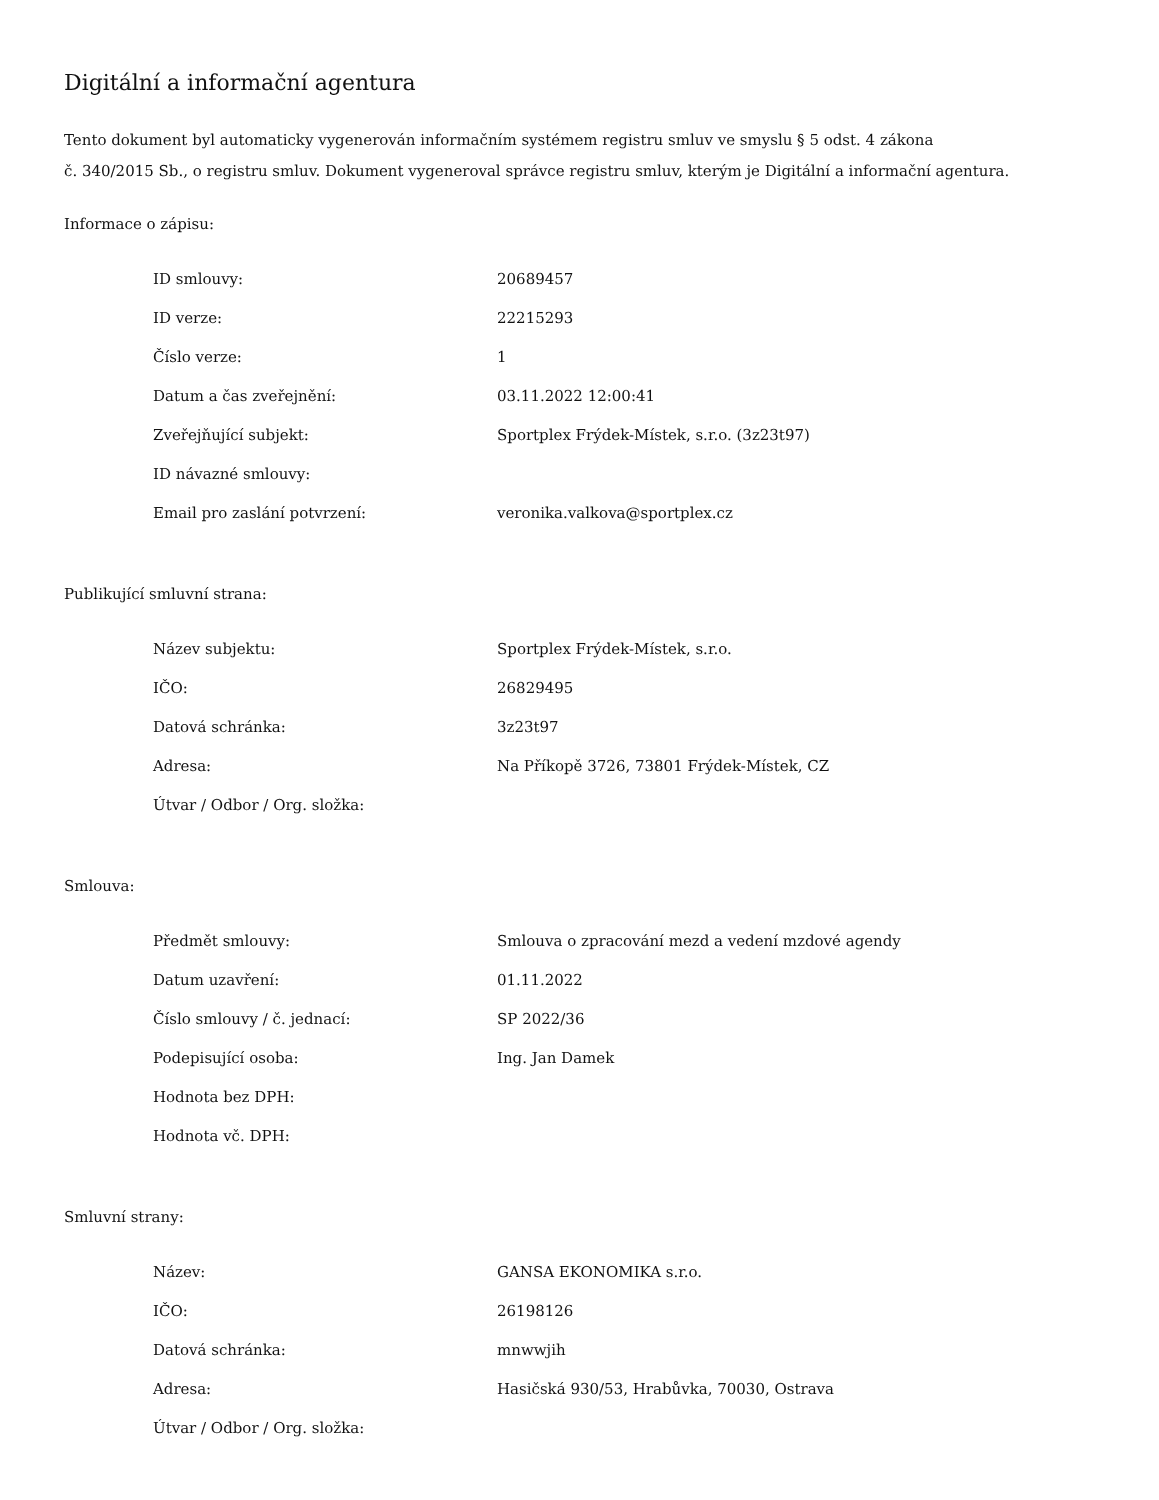Digitální a informační agentura
Tento dokument byl automaticky vygenerován informačním systémem registru smluv ve smyslu § 5 odst. 4 zákona
č. 340/2015 Sb., o registru smluv. Dokument vygeneroval správce registru smluv, kterým je Digitální a informační agentura.
Informace o zápisu:
| ID smlouvy: | 20689457 |
| ID verze: | 22215293 |
| Číslo verze: | 1 |
| Datum a čas zveřejnění: | 03.11.2022 12:00:41 |
| Zveřejňující subjekt: | Sportplex Frýdek-Místek, s.r.o. (3z23t97) |
| ID návazné smlouvy: | |
| Email pro zaslání potvrzení: | veronika.valkova@sportplex.cz |
Publikující smluvní strana:
| Název subjektu: | Sportplex Frýdek-Místek, s.r.o. |
| IČO: | 26829495 |
| Datová schránka: | 3z23t97 |
| Adresa: | Na Příkopě 3726, 73801 Frýdek-Místek, CZ |
| Útvar / Odbor / Org. složka: | |
Smlouva:
| Předmět smlouvy: | Smlouva o zpracování mezd a vedení mzdové agendy |
| Datum uzavření: | 01.11.2022 |
| Číslo smlouvy / č. jednací: | SP 2022/36 |
| Podepisující osoba: | Ing. Jan Damek |
| Hodnota bez DPH: | |
| Hodnota vč. DPH: | |
Smluvní strany:
| Název: | GANSA EKONOMIKA s.r.o. |
| IČO: | 26198126 |
| Datová schránka: | mnwwjih |
| Adresa: | Hasičská 930/53, Hrabůvka, 70030, Ostrava |
| Útvar / Odbor / Org. složka: | |